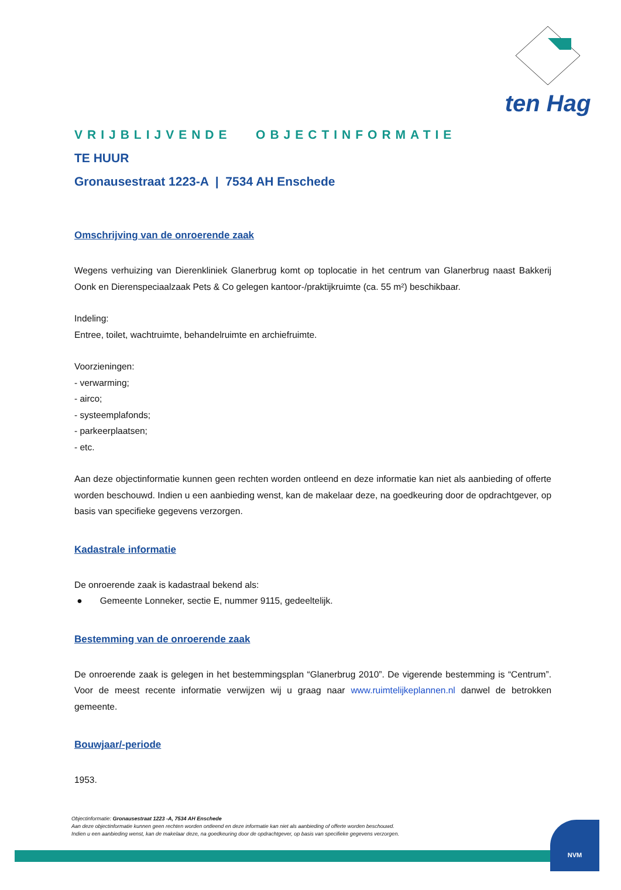ten Hag
VRIJBLIJVENDE OBJECTINFORMATIE
TE HUUR
Gronausestraat 1223-A | 7534 AH Enschede
Omschrijving van de onroerende zaak
Wegens verhuizing van Dierenkliniek Glanerbrug komt op toplocatie in het centrum van Glanerbrug naast Bakkerij Oonk en Dierenspeciaalzaak Pets & Co gelegen kantoor-/praktijkruimte (ca. 55 m²) beschikbaar.
Indeling:
Entree, toilet, wachtruimte, behandelruimte en archiefruimte.
Voorzieningen:
- verwarming;
- airco;
- systeemplafonds;
- parkeerplaatsen;
- etc.
Aan deze objectinformatie kunnen geen rechten worden ontleend en deze informatie kan niet als aanbieding of offerte worden beschouwd. Indien u een aanbieding wenst, kan de makelaar deze, na goedkeuring door de opdrachtgever, op basis van specifieke gegevens verzorgen.
Kadastrale informatie
De onroerende zaak is kadastraal bekend als:
● Gemeente Lonneker, sectie E, nummer 9115, gedeeltelijk.
Bestemming van de onroerende zaak
De onroerende zaak is gelegen in het bestemmingsplan “Glanerbrug 2010”. De vigerende bestemming is “Centrum”. Voor de meest recente informatie verwijzen wij u graag naar www.ruimtelijkeplannen.nl danwel de betrokken gemeente.
Bouwjaar/-periode
1953.
Objectinformatie: Gronausestraat 1223 -A, 7534 AH Enschede
Aan deze objectinformatie kunnen geen rechten worden ontleend en deze informatie kan niet als aanbieding of offerte worden beschouwd.
Indien u een aanbieding wenst, kan de makelaar deze, na goedkeuring door de opdrachtgever, op basis van specifieke gegevens verzorgen.
NVM